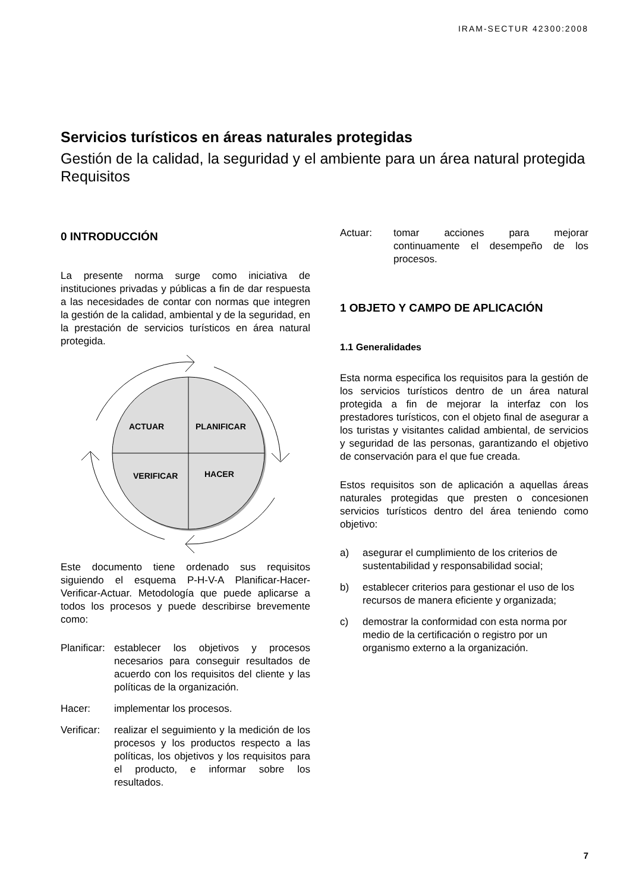IRAM-SECTUR 42300:2008
Servicios turísticos en áreas naturales protegidas
Gestión de la calidad, la seguridad y el ambiente para un área natural protegida
Requisitos
0 INTRODUCCIÓN
La presente norma surge como iniciativa de instituciones privadas y públicas a fin de dar respuesta a las necesidades de contar con normas que integren la gestión de la calidad, ambiental y de la seguridad, en la prestación de servicios turísticos en área natural protegida.
ACTUAR
PLANIFICAR
VERIFICAR
HACER
Este documento tiene ordenado sus requisitos siguiendo el esquema P-H-V-A Planificar-Hacer-Verificar-Actuar. Metodología que puede aplicarse a todos los procesos y puede describirse brevemente como:
Planificar: establecer los objetivos y procesos necesarios para conseguir resultados de acuerdo con los requisitos del cliente y las políticas de la organización.
Hacer: implementar los procesos.
Verificar: realizar el seguimiento y la medición de los procesos y los productos respecto a las políticas, los objetivos y los requisitos para el producto, e informar sobre los resultados.
Actuar: tomar acciones para mejorar continuamente el desempeño de los procesos.
1 OBJETO Y CAMPO DE APLICACIÓN
1.1 Generalidades
Esta norma especifica los requisitos para la gestión de los servicios turísticos dentro de un área natural protegida a fin de mejorar la interfaz con los prestadores turísticos, con el objeto final de asegurar a los turistas y visitantes calidad ambiental, de servicios y seguridad de las personas, garantizando el objetivo de conservación para el que fue creada.
Estos requisitos son de aplicación a aquellas áreas naturales protegidas que presten o concesionen servicios turísticos dentro del área teniendo como objetivo:
a) asegurar el cumplimiento de los criterios de sustentabilidad y responsabilidad social;
b) establecer criterios para gestionar el uso de los recursos de manera eficiente y organizada;
c) demostrar la conformidad con esta norma por medio de la certificación o registro por un organismo externo a la organización.
7